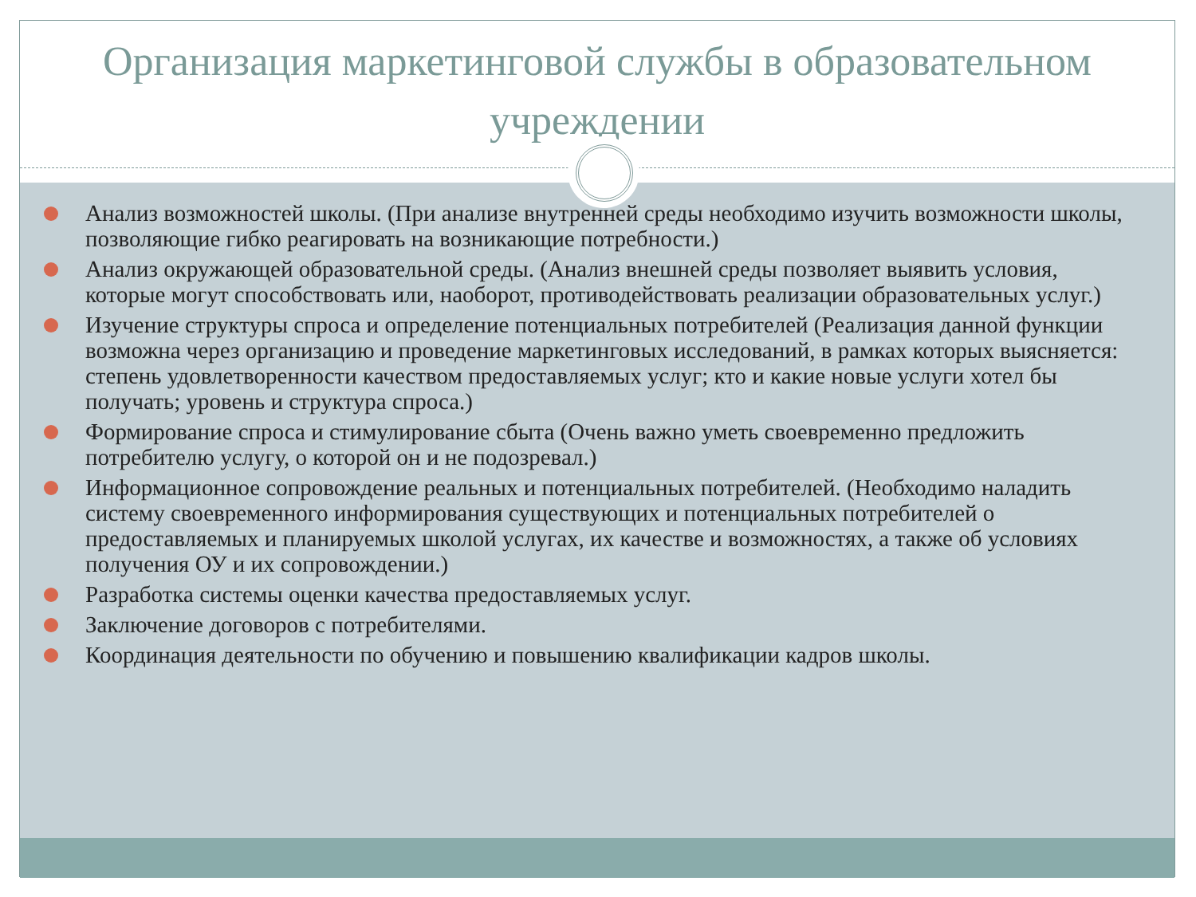Организация маркетинговой службы в образовательном учреждении
Анализ возможностей школы. (При анализе внутренней среды необходимо изучить возможности школы, позволяющие гибко реагировать на возникающие потребности.)
Анализ окружающей образовательной среды. (Анализ внешней среды позволяет выявить условия, которые могут способствовать или, наоборот, противодействовать реализации образовательных услуг.)
Изучение структуры спроса и определение потенциальных потребителей (Реализация данной функции возможна через организацию и проведение маркетинговых исследований, в рамках которых выясняется: степень удовлетворенности качеством предоставляемых услуг; кто и какие новые услуги хотел бы получать; уровень и структура спроса.)
Формирование спроса и стимулирование сбыта (Очень важно уметь своевременно предложить потребителю услугу, о которой он и не подозревал.)
Информационное сопровождение реальных и потенциальных потребителей. (Необходимо наладить систему своевременного информирования существующих и потенциальных потребителей о предоставляемых и планируемых школой услугах, их качестве и возможностях, а также об условиях получения ОУ и их сопровождении.)
Разработка системы оценки качества предоставляемых услуг.
Заключение договоров с потребителями.
Координация деятельности по обучению и повышению квалификации кадров школы.